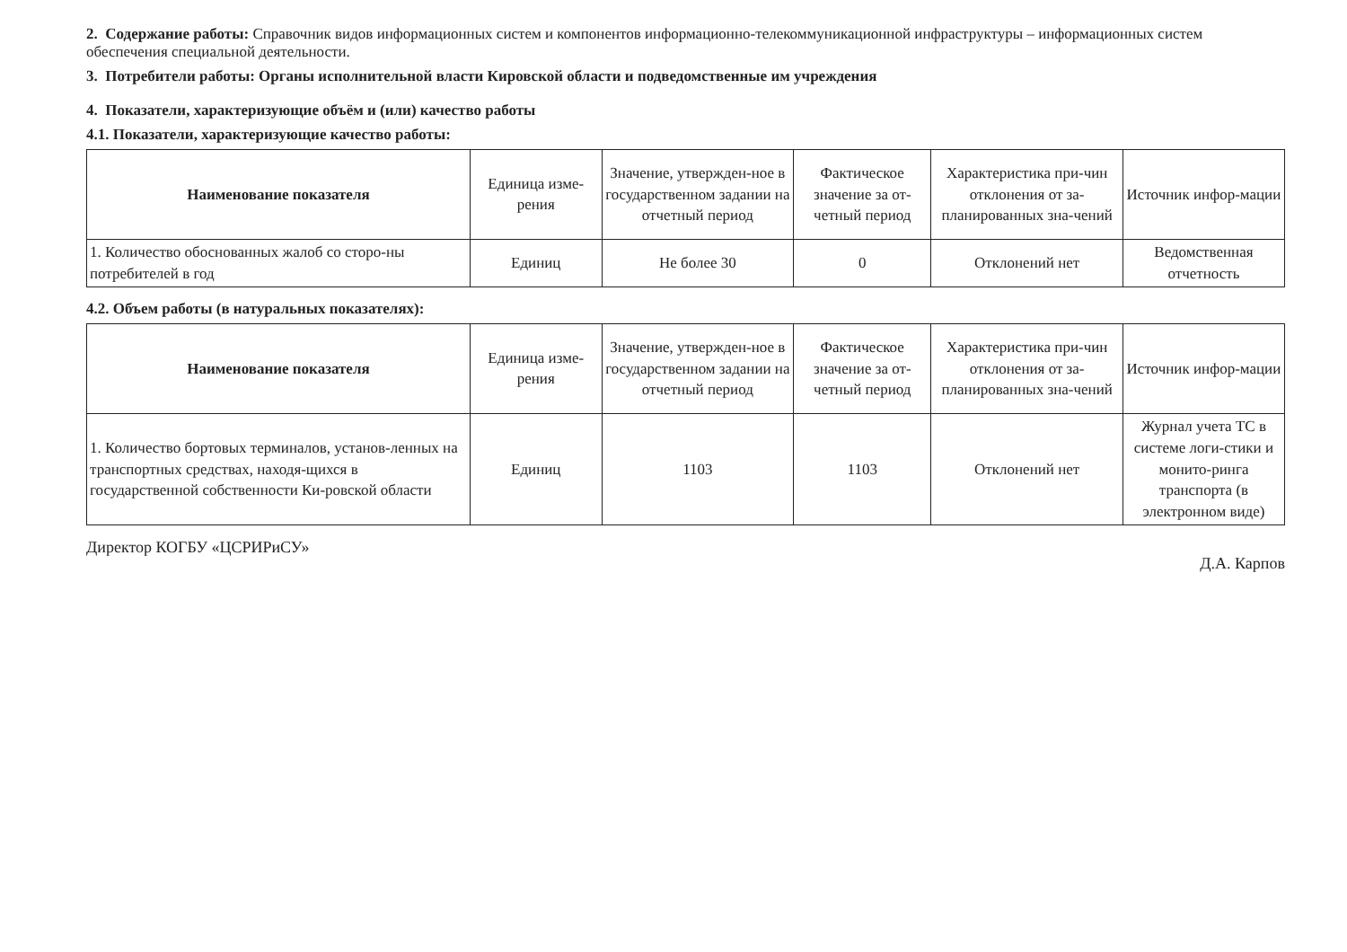2. Содержание работы: Справочник видов информационных систем и компонентов информационно-телекоммуникационной инфраструктуры – информационных систем обеспечения специальной деятельности.
3. Потребители работы: Органы исполнительной власти Кировской области и подведомственные им учреждения
4. Показатели, характеризующие объём и (или) качество работы
4.1. Показатели, характеризующие качество работы:
| Наименование показателя | Единица изме-рения | Значение, утвержден-ное в государственном задании на отчетный период | Фактическое значение за от-четный период | Характеристика при-чин отклонения от за-планированных зна-чений | Источник инфор-мации |
| --- | --- | --- | --- | --- | --- |
| 1. Количество обоснованных жалоб со сторо-ны потребителей в год | Единиц | Не более 30 | 0 | Отклонений нет | Ведомственная отчетность |
4.2. Объем работы (в натуральных показателях):
| Наименование показателя | Единица изме-рения | Значение, утвержден-ное в государственном задании на отчетный период | Фактическое значение за от-четный период | Характеристика при-чин отклонения от за-планированных зна-чений | Источник инфор-мации |
| --- | --- | --- | --- | --- | --- |
| 1. Количество бортовых терминалов, установ-ленных на транспортных средствах, находя-щихся в государственной собственности Ки-ровской области | Единиц | 1103 | 1103 | Отклонений нет | Журнал учета ТС в системе логи-стики и монито-ринга транспорта (в электронном виде) |
Директор КОГБУ «ЦСРИРиСУ» Д.А. Карпов